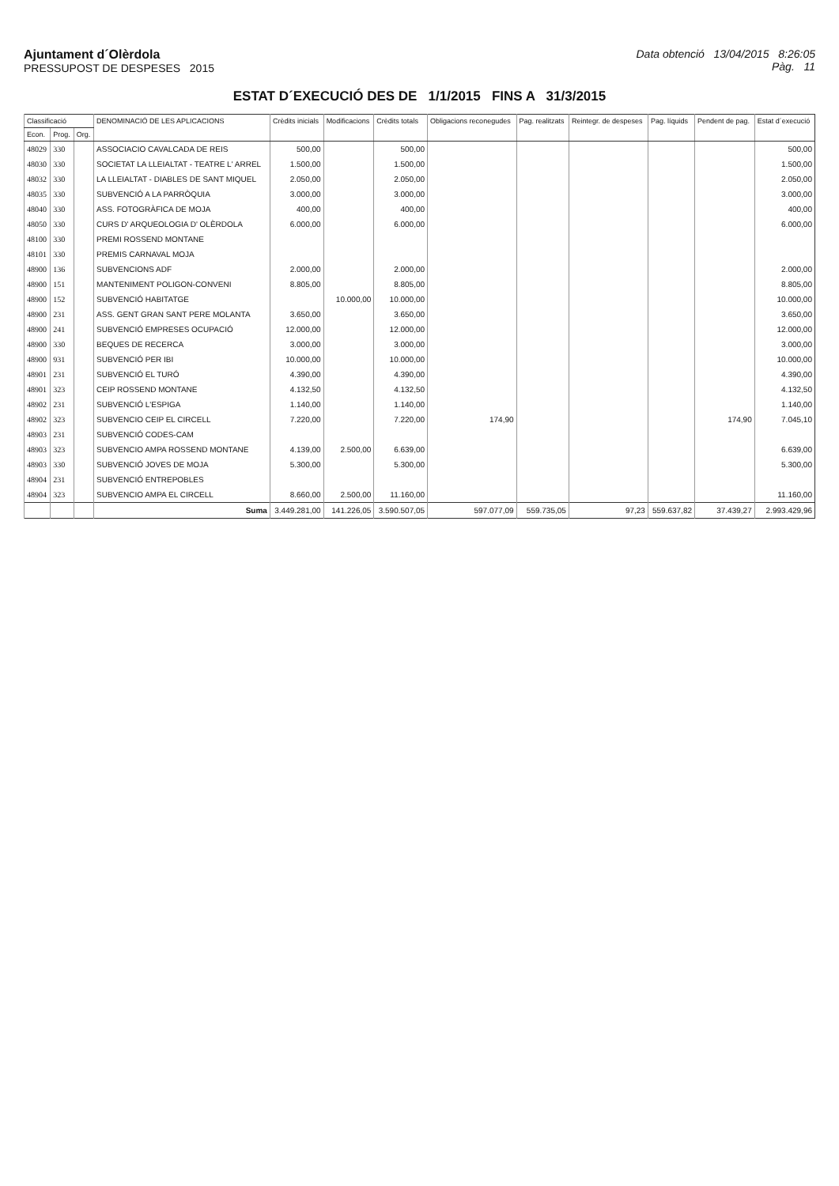Ajuntament d´Olèrdola
PRESSUPOST DE DESPESES 2015
Data obtenció 13/04/2015 8:26:05
Pàg. 11
ESTAT D´EXECUCIÓ DES DE 1/1/2015 FINS A 31/3/2015
| Classificació | | | DENOMINACIÓ DE LES APLICACIONS | Crèdits inicials | Modificacions | Crèdits totals | Obligacions reconegudes | Pag. realitzats | Reintegr. de despeses | Pag. líquids | Pendent de pag. | Estat d´execució |
| --- | --- | --- | --- | --- | --- | --- | --- | --- | --- | --- | --- | --- |
| Econ. | Prog. | Org. | | | | | | | | | | |
| 48029 | 330 | | ASSOCIACIO CAVALCADA DE REIS | 500,00 | | 500,00 | | | | | | 500,00 |
| 48030 | 330 | | SOCIETAT LA LLEIALTAT - TEATRE L' ARREL | 1.500,00 | | 1.500,00 | | | | | | 1.500,00 |
| 48032 | 330 | | LA LLEIALTAT - DIABLES DE SANT MIQUEL | 2.050,00 | | 2.050,00 | | | | | | 2.050,00 |
| 48035 | 330 | | SUBVENCIÓ A LA PARRÒQUIA | 3.000,00 | | 3.000,00 | | | | | | 3.000,00 |
| 48040 | 330 | | ASS. FOTOGRÀFICA DE MOJA | 400,00 | | 400,00 | | | | | | 400,00 |
| 48050 | 330 | | CURS D' ARQUEOLOGIA D' OLÈRDOLA | 6.000,00 | | 6.000,00 | | | | | | 6.000,00 |
| 48100 | 330 | | PREMI ROSSEND MONTANE | | | | | | | | | |
| 48101 | 330 | | PREMIS CARNAVAL MOJA | | | | | | | | | |
| 48900 | 136 | | SUBVENCIONS ADF | 2.000,00 | | 2.000,00 | | | | | | 2.000,00 |
| 48900 | 151 | | MANTENIMENT POLIGON-CONVENI | 8.805,00 | | 8.805,00 | | | | | | 8.805,00 |
| 48900 | 152 | | SUBVENCIÓ HABITATGE | | 10.000,00 | 10.000,00 | | | | | | 10.000,00 |
| 48900 | 231 | | ASS. GENT GRAN SANT PERE MOLANTA | 3.650,00 | | 3.650,00 | | | | | | 3.650,00 |
| 48900 | 241 | | SUBVENCIÓ EMPRESES OCUPACIÓ | 12.000,00 | | 12.000,00 | | | | | | 12.000,00 |
| 48900 | 330 | | BEQUES DE RECERCA | 3.000,00 | | 3.000,00 | | | | | | 3.000,00 |
| 48900 | 931 | | SUBVENCIÓ PER IBI | 10.000,00 | | 10.000,00 | | | | | | 10.000,00 |
| 48901 | 231 | | SUBVENCIÓ EL TURÓ | 4.390,00 | | 4.390,00 | | | | | | 4.390,00 |
| 48901 | 323 | | CEIP ROSSEND MONTANE | 4.132,50 | | 4.132,50 | | | | | | 4.132,50 |
| 48902 | 231 | | SUBVENCIÓ L'ESPIGA | 1.140,00 | | 1.140,00 | | | | | | 1.140,00 |
| 48902 | 323 | | SUBVENCIO CEIP EL CIRCELL | 7.220,00 | | 7.220,00 | 174,90 | | | | 174,90 | 7.045,10 |
| 48903 | 231 | | SUBVENCIÓ CODES-CAM | | | | | | | | | |
| 48903 | 323 | | SUBVENCIO AMPA ROSSEND MONTANE | 4.139,00 | 2.500,00 | 6.639,00 | | | | | | 6.639,00 |
| 48903 | 330 | | SUBVENCIÓ JOVES DE MOJA | 5.300,00 | | 5.300,00 | | | | | | 5.300,00 |
| 48904 | 231 | | SUBVENCIÓ ENTREPOBLES | | | | | | | | | |
| 48904 | 323 | | SUBVENCIO AMPA EL CIRCELL | 8.660,00 | 2.500,00 | 11.160,00 | | | | | | 11.160,00 |
| | | | Suma | 3.449.281,00 | 141.226,05 | 3.590.507,05 | 597.077,09 | 559.735,05 | 97,23 | 559.637,82 | 37.439,27 | 2.993.429,96 |